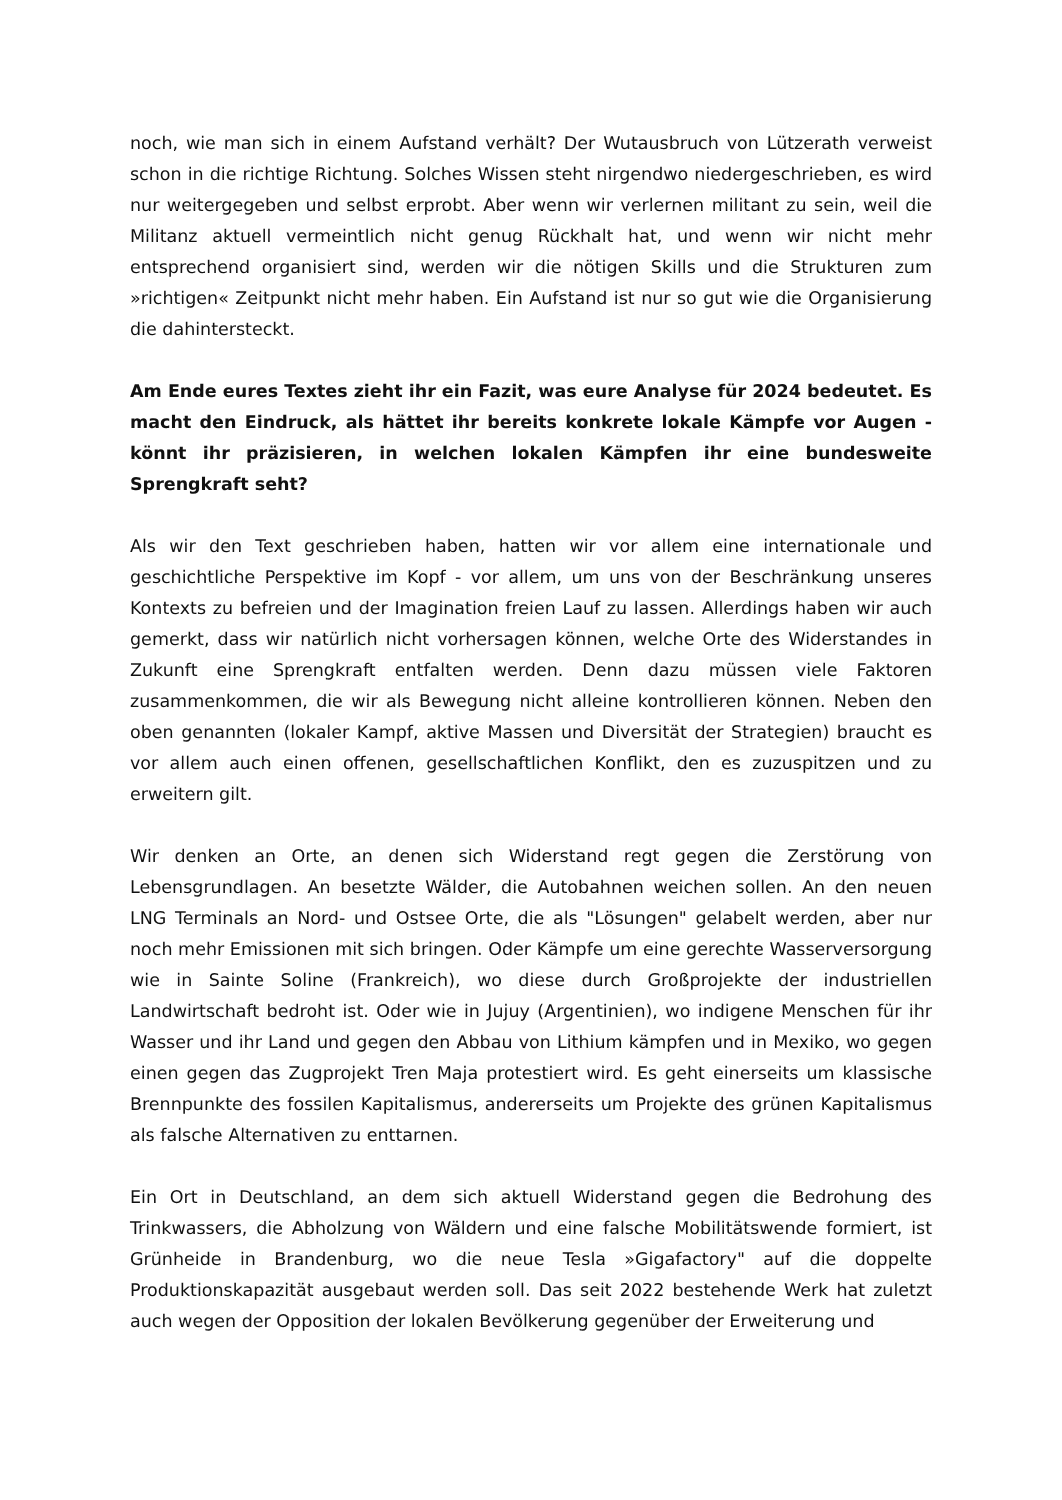noch, wie man sich in einem Aufstand verhält? Der Wutausbruch von Lützerath verweist schon in die richtige Richtung. Solches Wissen steht nirgendwo niedergeschrieben, es wird nur weitergegeben und selbst erprobt. Aber wenn wir verlernen militant zu sein, weil die Militanz aktuell vermeintlich nicht genug Rückhalt hat, und wenn wir nicht mehr entsprechend organisiert sind, werden wir die nötigen Skills und die Strukturen zum »richtigen« Zeitpunkt nicht mehr haben. Ein Aufstand ist nur so gut wie die Organisierung die dahintersteckt.
Am Ende eures Textes zieht ihr ein Fazit, was eure Analyse für 2024 bedeutet. Es macht den Eindruck, als hättet ihr bereits konkrete lokale Kämpfe vor Augen - könnt ihr präzisieren, in welchen lokalen Kämpfen ihr eine bundesweite Sprengkraft seht?
Als wir den Text geschrieben haben, hatten wir vor allem eine internationale und geschichtliche Perspektive im Kopf - vor allem, um uns von der Beschränkung unseres Kontexts zu befreien und der Imagination freien Lauf zu lassen. Allerdings haben wir auch gemerkt, dass wir natürlich nicht vorhersagen können, welche Orte des Widerstandes in Zukunft eine Sprengkraft entfalten werden. Denn dazu müssen viele Faktoren zusammenkommen, die wir als Bewegung nicht alleine kontrollieren können. Neben den oben genannten (lokaler Kampf, aktive Massen und Diversität der Strategien) braucht es vor allem auch einen offenen, gesellschaftlichen Konflikt, den es zuzuspitzen und zu erweitern gilt.
Wir denken an Orte, an denen sich Widerstand regt gegen die Zerstörung von Lebensgrundlagen. An besetzte Wälder, die Autobahnen weichen sollen. An den neuen LNG Terminals an Nord- und Ostsee Orte, die als "Lösungen" gelabelt werden, aber nur noch mehr Emissionen mit sich bringen. Oder Kämpfe um eine gerechte Wasserversorgung wie in Sainte Soline (Frankreich), wo diese durch Großprojekte der industriellen Landwirtschaft bedroht ist. Oder wie in Jujuy (Argentinien), wo indigene Menschen für ihr Wasser und ihr Land und gegen den Abbau von Lithium kämpfen und in Mexiko, wo gegen einen gegen das Zugprojekt Tren Maja protestiert wird. Es geht einerseits um klassische Brennpunkte des fossilen Kapitalismus, andererseits um Projekte des grünen Kapitalismus als falsche Alternativen zu enttarnen.
Ein Ort in Deutschland, an dem sich aktuell Widerstand gegen die Bedrohung des Trinkwassers, die Abholzung von Wäldern und eine falsche Mobilitätswende formiert, ist Grünheide in Brandenburg, wo die neue Tesla »Gigafactory" auf die doppelte Produktionskapazität ausgebaut werden soll. Das seit 2022 bestehende Werk hat zuletzt auch wegen der Opposition der lokalen Bevölkerung gegenüber der Erweiterung und